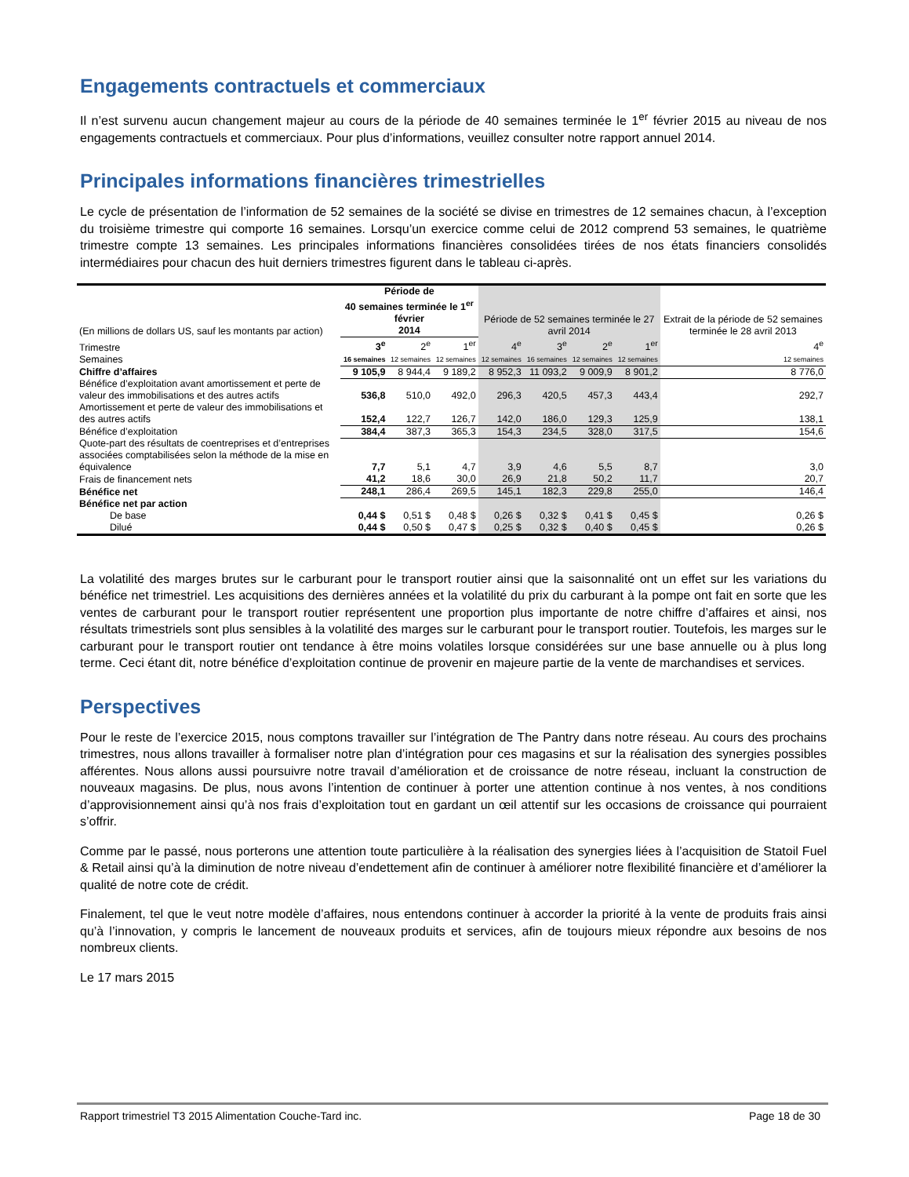Engagements contractuels et commerciaux
Il n’est survenu aucun changement majeur au cours de la période de 40 semaines terminée le 1<sup>er</sup> février 2015 au niveau de nos engagements contractuels et commerciaux. Pour plus d’informations, veuillez consulter notre rapport annuel 2014.
Principales informations financières trimestrielles
Le cycle de présentation de l’information de 52 semaines de la société se divise en trimestres de 12 semaines chacun, à l’exception du troisième trimestre qui comporte 16 semaines. Lorsqu’un exercice comme celui de 2012 comprend 53 semaines, le quatrième trimestre compte 13 semaines. Les principales informations financières consolidées tirées de nos états financiers consolidés intermédiaires pour chacun des huit derniers trimestres figurent dans le tableau ci-après.
| (En millions de dollars US, sauf les montants par action) | Période de 40 semaines terminée le 1<sup>er</sup> février 2014 | | | Période de 52 semaines terminée le 27 avril 2014 | | | | Extrait de la période de 52 semaines terminée le 28 avril 2013 |
| Trimestre | 3<sup>e</sup> | 2<sup>e</sup> | 1<sup>er</sup> | 4<sup>e</sup> | 3<sup>e</sup> | 2<sup>e</sup> | 1<sup>er</sup> | 4<sup>e</sup> |
| Semaines | 16 semaines | 12 semaines | 12 semaines | 12 semaines | 16 semaines | 12 semaines | 12 semaines | 12 semaines |
| Chiffre d’affaires | 9 105,9 | 8 944,4 | 9 189,2 | 8 952,3 | 11 093,2 | 9 009,9 | 8 901,2 | 8 776,0 |
| Bénéfice d’exploitation avant amortissement et perte de valeur des immobilisations et des autres actifs | 536,8 | 510,0 | 492,0 | 296,3 | 420,5 | 457,3 | 443,4 | 292,7 |
| Amortissement et perte de valeur des immobilisations et des autres actifs | 152,4 | 122,7 | 126,7 | 142,0 | 186,0 | 129,3 | 125,9 | 138,1 |
| Bénéfice d’exploitation | 384,4 | 387,3 | 365,3 | 154,3 | 234,5 | 328,0 | 317,5 | 154,6 |
| Quote-part des résultats de coentreprises et d’entreprises associées comptabilisées selon la méthode de la mise en équivalence | 7,7 | 5,1 | 4,7 | 3,9 | 4,6 | 5,5 | 8,7 | 3,0 |
| Frais de financement nets | 41,2 | 18,6 | 30,0 | 26,9 | 21,8 | 50,2 | 11,7 | 20,7 |
| Bénéfice net | 248,1 | 286,4 | 269,5 | 145,1 | 182,3 | 229,8 | 255,0 | 146,4 |
| Bénéfice net par action | | | | | | | | |
| De base | 0,44 $ | 0,51 $ | 0,48 $ | 0,26 $ | 0,32 $ | 0,41 $ | 0,45 $ | 0,26 $ |
| Dilué | 0,44 $ | 0,50 $ | 0,47 $ | 0,25 $ | 0,32 $ | 0,40 $ | 0,45 $ | 0,26 $ |
La volatilité des marges brutes sur le carburant pour le transport routier ainsi que la saisonnalité ont un effet sur les variations du bénéfice net trimestriel. Les acquisitions des dernières années et la volatilité du prix du carburant à la pompe ont fait en sorte que les ventes de carburant pour le transport routier représentent une proportion plus importante de notre chiffre d’affaires et ainsi, nos résultats trimestriels sont plus sensibles à la volatilité des marges sur le carburant pour le transport routier. Toutefois, les marges sur le carburant pour le transport routier ont tendance à être moins volatiles lorsque considérées sur une base annuelle ou à plus long terme. Ceci étant dit, notre bénéfice d’exploitation continue de provenir en majeure partie de la vente de marchandises et services.
Perspectives
Pour le reste de l’exercice 2015, nous comptons travailler sur l’intégration de The Pantry dans notre réseau. Au cours des prochains trimestres, nous allons travailler à formaliser notre plan d’intégration pour ces magasins et sur la réalisation des synergies possibles afférentes. Nous allons aussi poursuivre notre travail d’amélioration et de croissance de notre réseau, incluant la construction de nouveaux magasins. De plus, nous avons l’intention de continuer à porter une attention continue à nos ventes, à nos conditions d’approvisionnement ainsi qu’à nos frais d’exploitation tout en gardant un œil attentif sur les occasions de croissance qui pourraient s’offrir.
Comme par le passé, nous porterons une attention toute particulière à la réalisation des synergies liées à l’acquisition de Statoil Fuel & Retail ainsi qu’à la diminution de notre niveau d’endettement afin de continuer à améliorer notre flexibilité financière et d’améliorer la qualité de notre cote de crédit.
Finalement, tel que le veut notre modèle d’affaires, nous entendons continuer à accorder la priorité à la vente de produits frais ainsi qu’à l’innovation, y compris le lancement de nouveaux produits et services, afin de toujours mieux répondre aux besoins de nos nombreux clients.
Le 17 mars 2015
Rapport trimestriel T3 2015 Alimentation Couche-Tard inc. Page 18 de 30